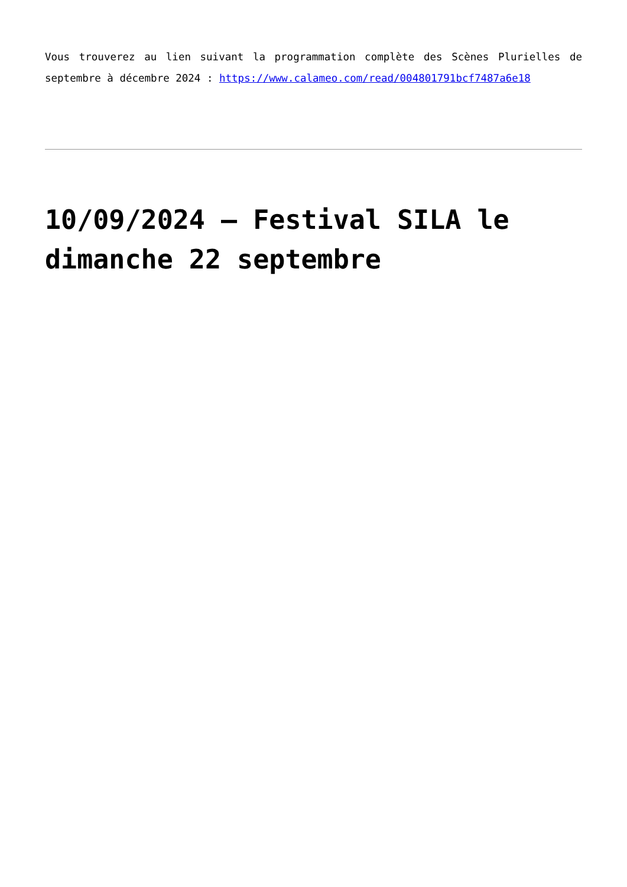Vous trouverez au lien suivant la programmation complète des Scènes Plurielles de septembre à décembre 2024 : https://www.calameo.com/read/004801791bcf7487a6e18
10/09/2024 – Festival SILA le dimanche 22 septembre